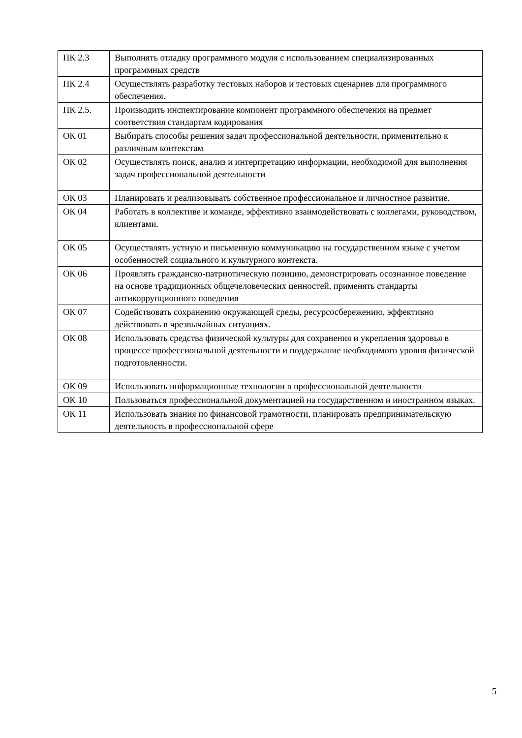| ПК 2.3 | Выполнять отладку программного модуля с использованием специализированных программных средств |
| ПК 2.4 | Осуществлять разработку тестовых наборов и тестовых сценариев для программного обеспечения. |
| ПК 2.5. | Производить инспектирование компонент программного обеспечения на предмет соответствия стандартам кодирования |
| ОК 01 | Выбирать способы решения задач профессиональной деятельности, применительно к различным контекстам |
| ОК 02 | Осуществлять поиск, анализ и интерпретацию информации, необходимой для выполнения задач профессиональной деятельности |
| ОК 03 | Планировать и реализовывать собственное профессиональное и личностное развитие. |
| ОК 04 | Работать в коллективе и команде, эффективно взаимодействовать с коллегами, руководством, клиентами. |
| ОК 05 | Осуществлять устную и письменную коммуникацию на государственном языке с учетом особенностей социального и культурного контекста. |
| ОК 06 | Проявлять гражданско-патриотическую позицию, демонстрировать осознанное поведение на основе традиционных общечеловеческих ценностей, применять стандарты антикоррупционного поведения |
| ОК 07 | Содействовать сохранению окружающей среды, ресурсосбережению, эффективно действовать в чрезвычайных ситуациях. |
| ОК 08 | Использовать средства физической культуры для сохранения и укрепления здоровья в процессе профессиональной деятельности и поддержание необходимого уровня физической подготовленности. |
| ОК 09 | Использовать информационные технологии в профессиональной деятельности |
| ОК 10 | Пользоваться профессиональной документацией на государственном и иностранном языках. |
| ОК 11 | Использовать знания по финансовой грамотности, планировать предпринимательскую деятельность в профессиональной сфере |
5